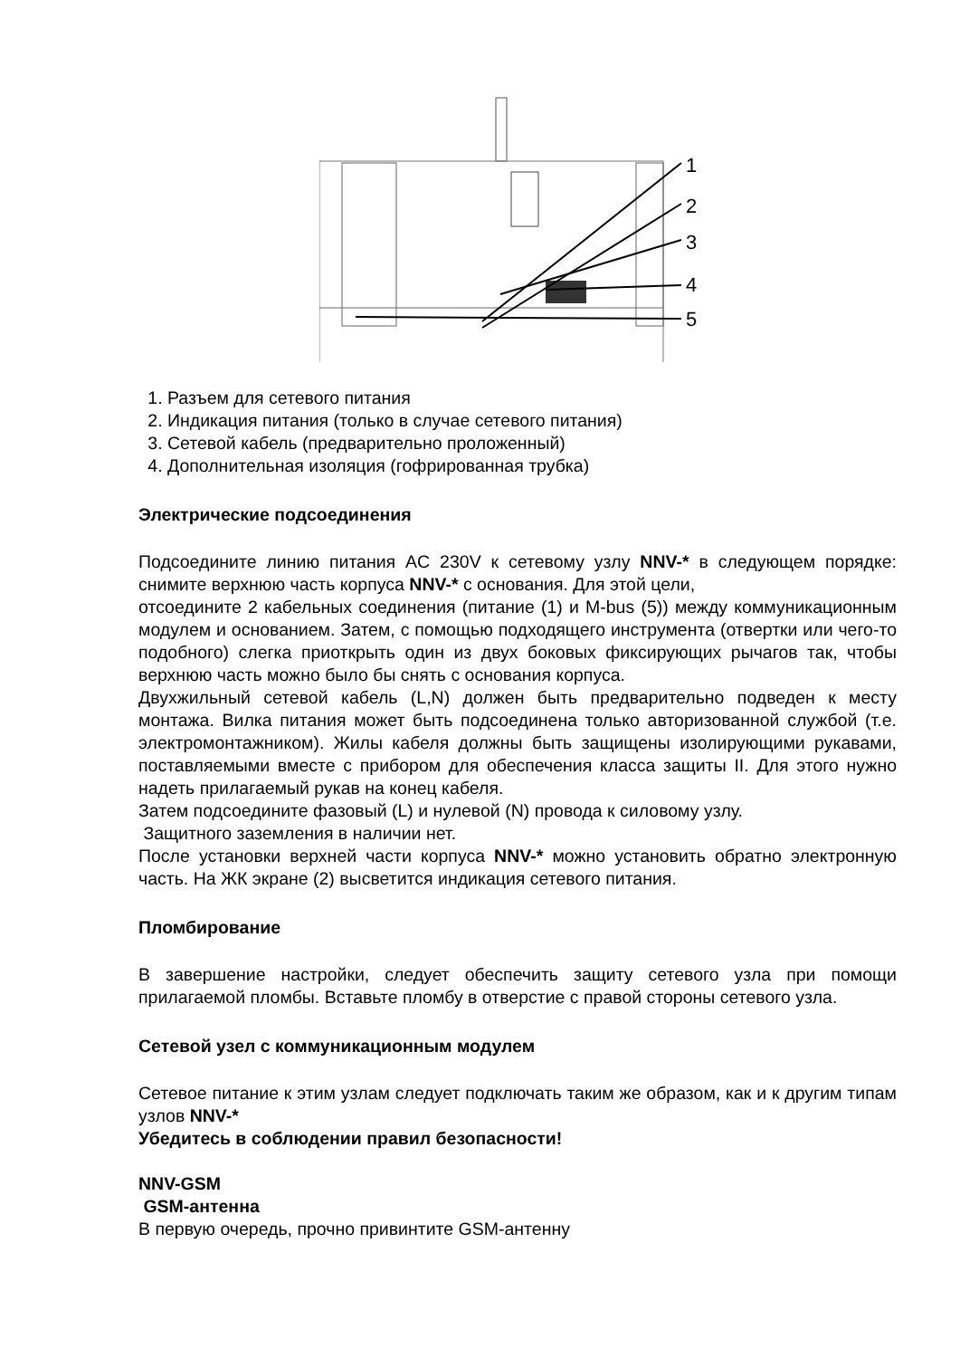1
2
3
4
5
1. Разъем для сетевого питания
2. Индикация питания (только в случае сетевого питания)
3. Сетевой кабель (предварительно проложенный)
4. Дополнительная изоляция (гофрированная трубка)
Электрические подсоединения
Подсоедините линию питания AC 230V к сетевому узлу NNV-* в следующем порядке: снимите верхнюю часть корпуса NNV-* с основания. Для этой цели,
отсоедините 2 кабельных соединения (питание (1) и M-bus (5)) между коммуникационным модулем и основанием. Затем, с помощью подходящего инструмента (отвертки или чего-то подобного) слегка приоткрыть один из двух боковых фиксирующих рычагов так, чтобы верхнюю часть можно было бы снять с основания корпуса.
Двухжильный сетевой кабель (L,N) должен быть предварительно подведен к месту монтажа. Вилка питания может быть подсоединена только авторизованной службой (т.е. электромонтажником). Жилы кабеля должны быть защищены изолирующими рукавами, поставляемыми вместе с прибором для обеспечения класса защиты II. Для этого нужно надеть прилагаемый рукав на конец кабеля.
Затем подсоедините фазовый (L) и нулевой (N) провода к силовому узлу.
Защитного заземления в наличии нет.
После установки верхней части корпуса NNV-* можно установить обратно электронную часть. На ЖК экране (2) высветится индикация сетевого питания.
Пломбирование
В завершение настройки, следует обеспечить защиту сетевого узла при помощи прилагаемой пломбы. Вставьте пломбу в отверстие с правой стороны сетевого узла.
Сетевой узел с коммуникационным модулем
Сетевое питание к этим узлам следует подключать таким же образом, как и к другим типам узлов NNV-*
Убедитесь в соблюдении правил безопасности!
NNV-GSM
GSM-антенна
В первую очередь, прочно привинтите GSM-антенну